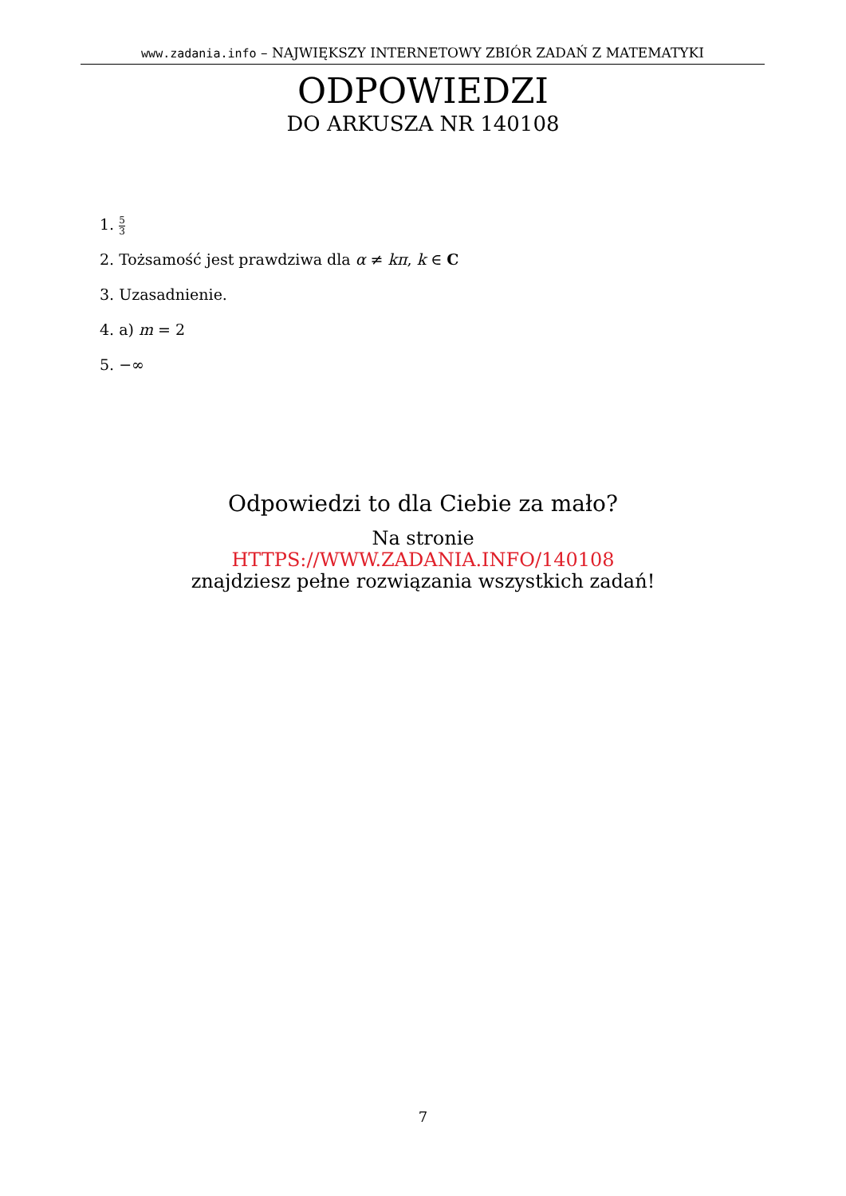www.zadania.info – NAJWIĘKSZY INTERNETOWY ZBIÓR ZADAŃ Z MATEMATYKI
ODPOWIEDZI
DO ARKUSZA NR 140108
1. 5 3
2. Tożsamość jest prawdziwa dla α ≠ kπ, k ∈ C
3. Uzasadnienie.
4. a) m = 2
5. −∞
Odpowiedzi to dla Ciebie za mało?
Na stronie
HTTPS://WWW.ZADANIA.INFO/140108
znajdziesz pełne rozwiązania wszystkich zadań!
7